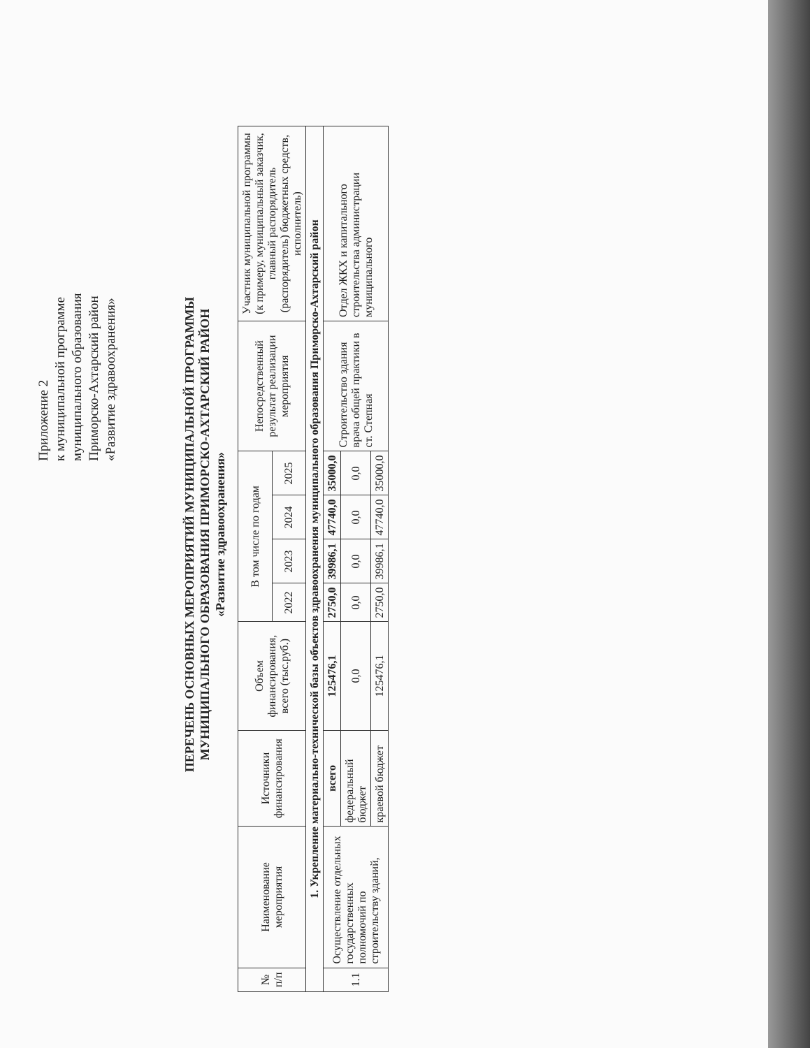Приложение 2
к муниципальной программе
муниципального образования
Приморско-Ахтарский район
«Развитие здравоохранения»
ПЕРЕЧЕНЬ ОСНОВНЫХ МЕРОПРИЯТИЙ МУНИЦИПАЛЬНОЙ ПРОГРАММЫ
МУНИЦИПАЛЬНОГО ОБРАЗОВАНИЯ ПРИМОРСКО-АХТАРСКИЙ РАЙОН
«Развитие здравоохранения»
| № п/п | Наименование мероприятия | Источники финансирования | Объем финансирования, всего (тыс.руб.) | В том числе по годам | | | | Непосредственный результат реализации мероприятия | Участник муниципальной программы (к примеру, муниципальный заказчик, главный распорядитель (распорядитель) бюджетных средств, исполнитель) |
| --- | --- | --- | --- | --- | --- | --- | --- | --- | --- |
| | | | | 2022 | 2023 | 2024 | 2025 | | |
| 1. Укрепление материально-технической базы объектов здравоохранения муниципального образования Приморско-Ахтарский район | | | | | | | | | |
| 1.1 | Осуществление отдельных государственных полномочий по строительству зданий, | всего | 125476,1 | 2750,0 | 39986,1 | 47740,0 | 35000,0 | Строительство здания врача общей практики в ст. Степная | Отдел ЖКХ и капитального строительства администрации муниципального |
| | | федеральный бюджет | 0,0 | 0,0 | 0,0 | 0,0 | 0,0 | | |
| | | краевой бюджет | 125476,1 | 2750,0 | 39986,1 | 47740,0 | 35000,0 | | |